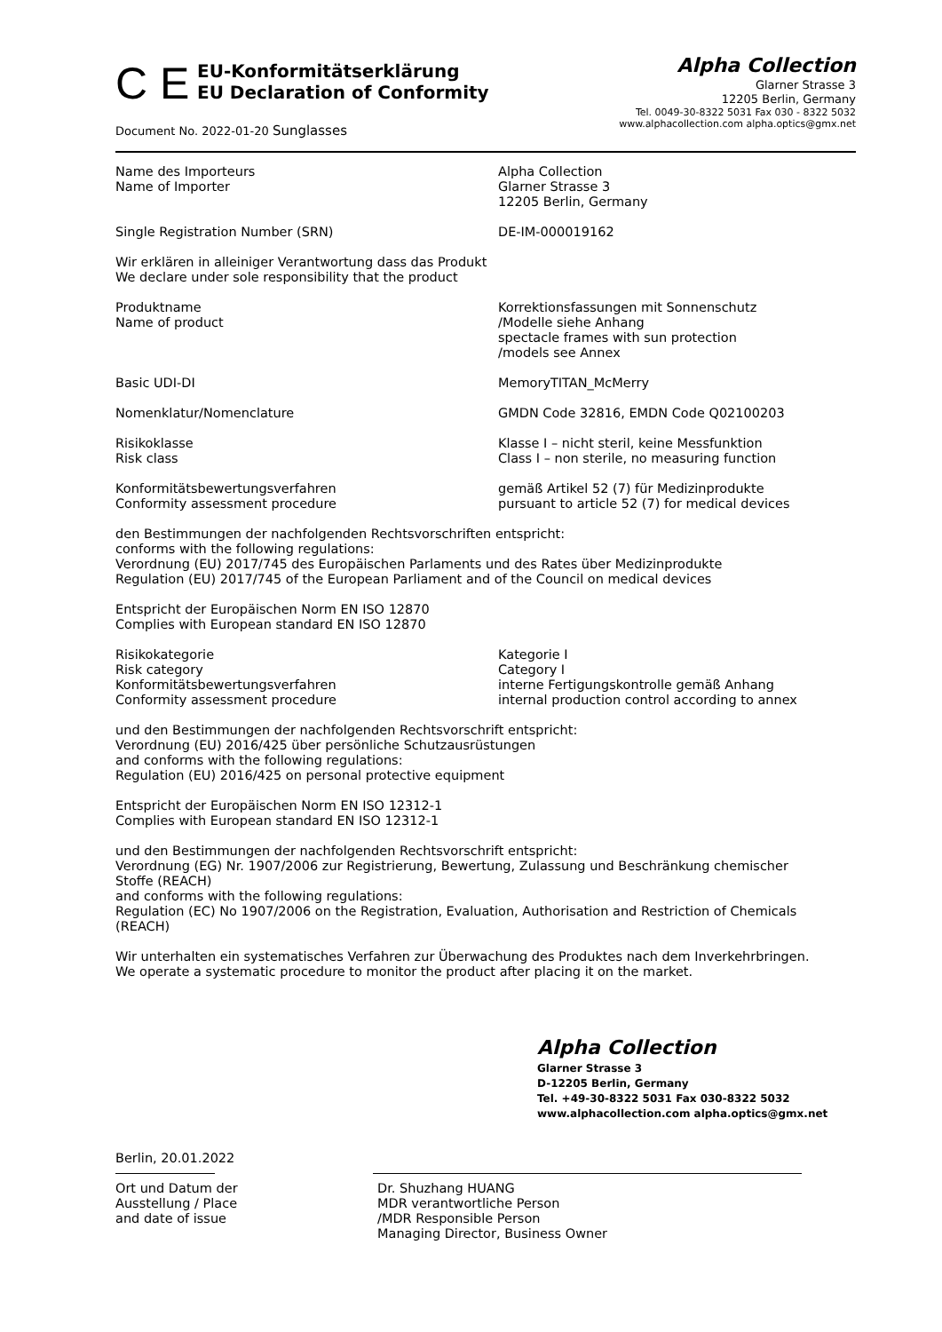C E
EU-Konformitätserklärung
EU Declaration of Conformity
Document No. 2022-01-20 Sunglasses
Alpha Collection
Glarner Strasse 3
12205 Berlin, Germany
Tel. 0049-30-8322 5031 Fax 030 - 8322 5032
www.alphacollection.com alpha.optics@gmx.net
Name des Importeurs
Name of Importer
Alpha Collection
Glarner Strasse 3
12205 Berlin, Germany
Single Registration Number (SRN) DE-IM-000019162
Wir erklären in alleiniger Verantwortung dass das Produkt
We declare under sole responsibility that the product
Produktname
Name of product
Korrektionsfassungen mit Sonnenschutz
/Modelle siehe Anhang
spectacle frames with sun protection
/models see Annex
Basic UDI-DI MemoryTITAN_McMerry
Nomenklatur/Nomenclature GMDN Code 32816, EMDN Code Q02100203
Risikoklasse
Risk class
Klasse I – nicht steril, keine Messfunktion
Class I – non sterile, no measuring function
Konformitätsbewertungsverfahren
Conformity assessment procedure
gemäß Artikel 52 (7) für Medizinprodukte
pursuant to article 52 (7) for medical devices
den Bestimmungen der nachfolgenden Rechtsvorschriften entspricht:
conforms with the following regulations:
Verordnung (EU) 2017/745 des Europäischen Parlaments und des Rates über Medizinprodukte
Regulation (EU) 2017/745 of the European Parliament and of the Council on medical devices
Entspricht der Europäischen Norm EN ISO 12870
Complies with European standard EN ISO 12870
Risikokategorie
Risk category
Konformitätsbewertungsverfahren
Conformity assessment procedure
Kategorie I
Category I
interne Fertigungskontrolle gemäß Anhang
internal production control according to annex
und den Bestimmungen der nachfolgenden Rechtsvorschrift entspricht:
Verordnung (EU) 2016/425 über persönliche Schutzausrüstungen
and conforms with the following regulations:
Regulation (EU) 2016/425 on personal protective equipment
Entspricht der Europäischen Norm EN ISO 12312-1
Complies with European standard EN ISO 12312-1
und den Bestimmungen der nachfolgenden Rechtsvorschrift entspricht:
Verordnung (EG) Nr. 1907/2006 zur Registrierung, Bewertung, Zulassung und Beschränkung chemischer Stoffe (REACH)
and conforms with the following regulations:
Regulation (EC) No 1907/2006 on the Registration, Evaluation, Authorisation and Restriction of Chemicals (REACH)
Wir unterhalten ein systematisches Verfahren zur Überwachung des Produktes nach dem Inverkehrbringen.
We operate a systematic procedure to monitor the product after placing it on the market.
Alpha Collection
Glarner Strasse 3
D-12205 Berlin, Germany
Tel. +49-30-8322 5031 Fax 030-8322 5032
www.alphacollection.com alpha.optics@gmx.net
Berlin, 20.01.2022
Ort und Datum der
Ausstellung / Place
and date of issue
Dr. Shuzhang HUANG
MDR verantwortliche Person
/MDR Responsible Person
Managing Director, Business Owner